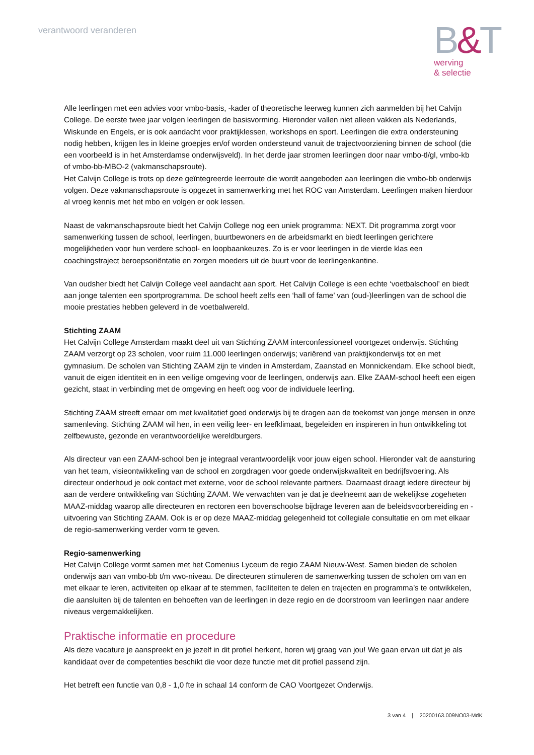verantwoord veranderen
B&T
werving
& selectie
Alle leerlingen met een advies voor vmbo-basis, -kader of theoretische leerweg kunnen zich aanmelden bij het Calvijn College. De eerste twee jaar volgen leerlingen de basisvorming. Hieronder vallen niet alleen vakken als Nederlands, Wiskunde en Engels, er is ook aandacht voor praktijklessen, workshops en sport. Leerlingen die extra ondersteuning nodig hebben, krijgen les in kleine groepjes en/of worden ondersteund vanuit de trajectvoorziening binnen de school (die een voorbeeld is in het Amsterdamse onderwijsveld). In het derde jaar stromen leerlingen door naar vmbo-tl/gl, vmbo-kb of vmbo-bb-MBO-2 (vakmanschapsroute).
Het Calvijn College is trots op deze geïntegreerde leerroute die wordt aangeboden aan leerlingen die vmbo-bb onderwijs volgen. Deze vakmanschapsroute is opgezet in samenwerking met het ROC van Amsterdam. Leerlingen maken hierdoor al vroeg kennis met het mbo en volgen er ook lessen.
Naast de vakmanschapsroute biedt het Calvijn College nog een uniek programma: NEXT. Dit programma zorgt voor samenwerking tussen de school, leerlingen, buurtbewoners en de arbeidsmarkt en biedt leerlingen gerichtere mogelijkheden voor hun verdere school- en loopbaankeuzes. Zo is er voor leerlingen in de vierde klas een coachingstraject beroepsoriëntatie en zorgen moeders uit de buurt voor de leerlingenkantine.
Van oudsher biedt het Calvijn College veel aandacht aan sport. Het Calvijn College is een echte ‘voetbalschool’ en biedt aan jonge talenten een sportprogramma. De school heeft zelfs een ‘hall of fame’ van (oud-)leerlingen van de school die mooie prestaties hebben geleverd in de voetbalwereld.
Stichting ZAAM
Het Calvijn College Amsterdam maakt deel uit van Stichting ZAAM interconfessioneel voortgezet onderwijs. Stichting ZAAM verzorgt op 23 scholen, voor ruim 11.000 leerlingen onderwijs; variërend van praktijkonderwijs tot en met gymnasium. De scholen van Stichting ZAAM zijn te vinden in Amsterdam, Zaanstad en Monnickendam. Elke school biedt, vanuit de eigen identiteit en in een veilige omgeving voor de leerlingen, onderwijs aan. Elke ZAAM-school heeft een eigen gezicht, staat in verbinding met de omgeving en heeft oog voor de individuele leerling.
Stichting ZAAM streeft ernaar om met kwalitatief goed onderwijs bij te dragen aan de toekomst van jonge mensen in onze samenleving. Stichting ZAAM wil hen, in een veilig leer- en leefklimaat, begeleiden en inspireren in hun ontwikkeling tot zelfbewuste, gezonde en verantwoordelijke wereldburgers.
Als directeur van een ZAAM-school ben je integraal verantwoordelijk voor jouw eigen school. Hieronder valt de aansturing van het team, visieontwikkeling van de school en zorgdragen voor goede onderwijskwaliteit en bedrijfsvoering. Als directeur onderhoud je ook contact met externe, voor de school relevante partners. Daarnaast draagt iedere directeur bij aan de verdere ontwikkeling van Stichting ZAAM. We verwachten van je dat je deelneemt aan de wekelijkse zogeheten MAAZ-middag waarop alle directeuren en rectoren een bovenschoolse bijdrage leveren aan de beleidsvoorbereiding en -uitvoering van Stichting ZAAM. Ook is er op deze MAAZ-middag gelegenheid tot collegiale consultatie en om met elkaar de regio-samenwerking verder vorm te geven.
Regio-samenwerking
Het Calvijn College vormt samen met het Comenius Lyceum de regio ZAAM Nieuw-West. Samen bieden de scholen onderwijs aan van vmbo-bb t/m vwo-niveau. De directeuren stimuleren de samenwerking tussen de scholen om van en met elkaar te leren, activiteiten op elkaar af te stemmen, faciliteiten te delen en trajecten en programma’s te ontwikkelen, die aansluiten bij de talenten en behoeften van de leerlingen in deze regio en de doorstroom van leerlingen naar andere niveaus vergemakkelijken.
Praktische informatie en procedure
Als deze vacature je aanspreekt en je jezelf in dit profiel herkent, horen wij graag van jou! We gaan ervan uit dat je als kandidaat over de competenties beschikt die voor deze functie met dit profiel passend zijn.
Het betreft een functie van 0,8 - 1,0 fte in schaal 14 conform de CAO Voortgezet Onderwijs.
3 van 4 | 20200163.009NO03-MdK